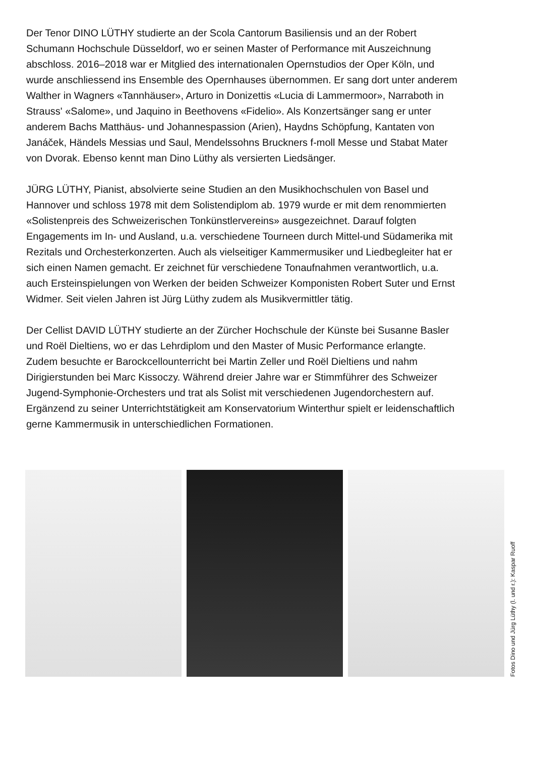Der Tenor DINO LÜTHY studierte an der Scola Cantorum Basiliensis und an der Robert Schumann Hochschule Düsseldorf, wo er seinen Master of Performance mit Auszeichnung abschloss. 2016–2018 war er Mitglied des internationalen Opernstudios der Oper Köln, und wurde anschliessend ins Ensemble des Opernhauses übernommen. Er sang dort unter anderem Walther in Wagners «Tannhäuser», Arturo in Donizettis «Lucia di Lammermoor», Narraboth in Strauss' «Salome», und Jaquino in Beethovens «Fidelio». Als Konzertsänger sang er unter anderem Bachs Matthäus- und Johannespassion (Arien), Haydns Schöpfung, Kantaten von Janáček, Händels Messias und Saul, Mendelssohns Bruckners f-moll Messe und Stabat Mater von Dvorak. Ebenso kennt man Dino Lüthy als versierten Liedsänger.
JÜRG LÜTHY, Pianist, absolvierte seine Studien an den Musikhochschulen von Basel und Hannover und schloss 1978 mit dem Solistendiplom ab. 1979 wurde er mit dem renommierten «Solistenpreis des Schweizerischen Tonkünstlervereins» ausgezeichnet. Darauf folgten Engagements im In- und Ausland, u.a. verschiedene Tourneen durch Mittel-und Südamerika mit Rezitals und Orchesterkonzerten. Auch als vielseitiger Kammermusiker und Liedbegleiter hat er sich einen Namen gemacht. Er zeichnet für verschiedene Tonaufnahmen verantwortlich, u.a. auch Ersteinspielungen von Werken der beiden Schweizer Komponisten Robert Suter und Ernst Widmer. Seit vielen Jahren ist Jürg Lüthy zudem als Musikvermittler tätig.
Der Cellist DAVID LÜTHY studierte an der Zürcher Hochschule der Künste bei Susanne Basler und Roël Dieltiens, wo er das Lehrdiplom und den Master of Music Performance erlangte. Zudem besuchte er Barockcellounterricht bei Martin Zeller und Roël Dieltiens und nahm Dirigierstunden bei Marc Kissoczy. Während dreier Jahre war er Stimmführer des Schweizer Jugend-Symphonie-Orchesters und trat als Solist mit verschiedenen Jugendorchestern auf. Ergänzend zu seiner Unterrichtstätigkeit am Konservatorium Winterthur spielt er leidenschaftlich gerne Kammermusik in unterschiedlichen Formationen.
Fotos Dino und Jürg Lüthy (l. und r.): Kaspar Ruoff